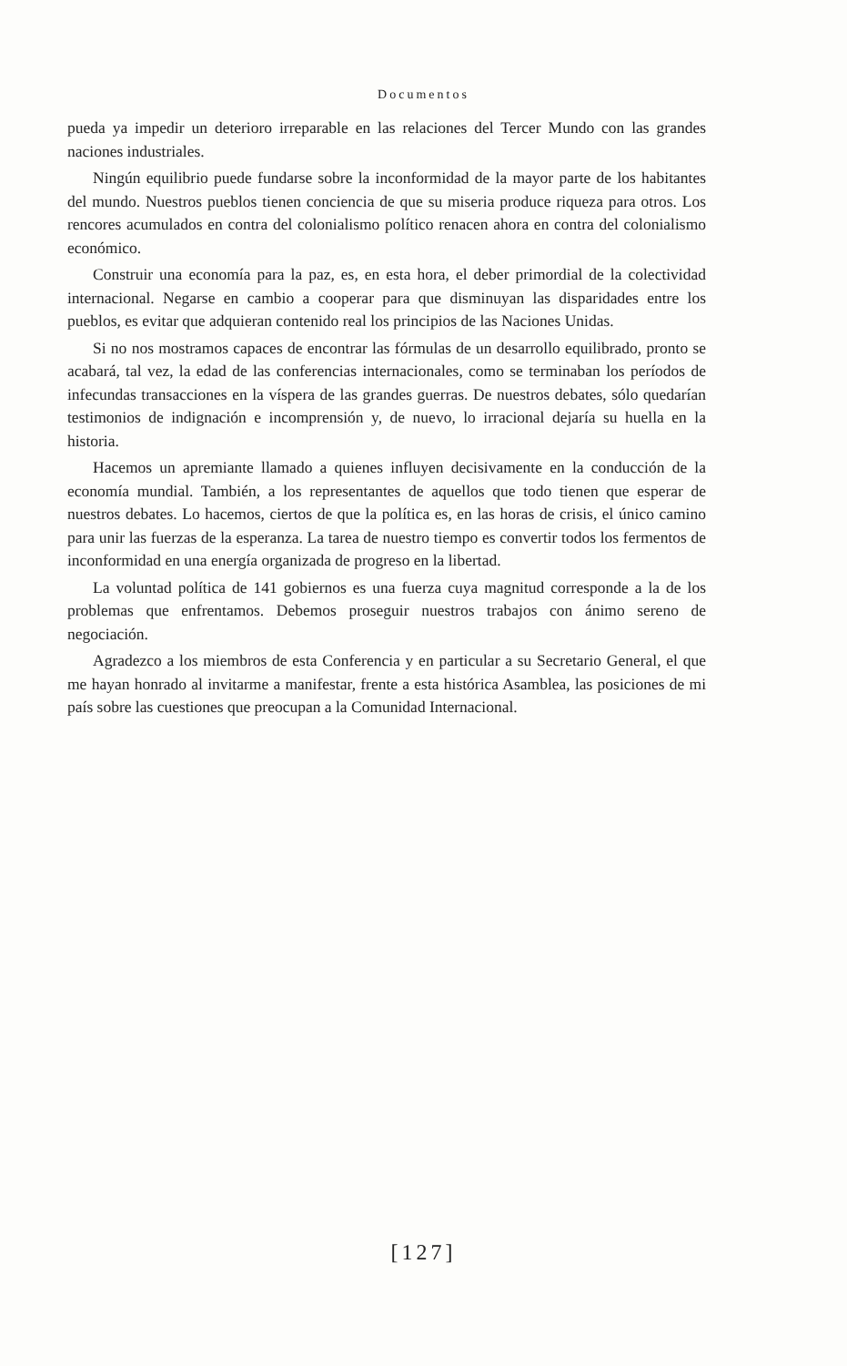Documentos
pueda ya impedir un deterioro irreparable en las relaciones del Tercer Mundo con las grandes naciones industriales.
Ningún equilibrio puede fundarse sobre la inconformidad de la mayor parte de los habitantes del mundo. Nuestros pueblos tienen conciencia de que su miseria produce riqueza para otros. Los rencores acumulados en contra del colonialismo político renacen ahora en contra del colonialismo económico.
Construir una economía para la paz, es, en esta hora, el deber primordial de la colectividad internacional. Negarse en cambio a cooperar para que disminuyan las disparidades entre los pueblos, es evitar que adquieran contenido real los principios de las Naciones Unidas.
Si no nos mostramos capaces de encontrar las fórmulas de un desarrollo equilibrado, pronto se acabará, tal vez, la edad de las conferencias internacionales, como se terminaban los períodos de infecundas transacciones en la víspera de las grandes guerras. De nuestros debates, sólo quedarían testimonios de indignación e incomprensión y, de nuevo, lo irracional dejaría su huella en la historia.
Hacemos un apremiante llamado a quienes influyen decisivamente en la conducción de la economía mundial. También, a los representantes de aquellos que todo tienen que esperar de nuestros debates. Lo hacemos, ciertos de que la política es, en las horas de crisis, el único camino para unir las fuerzas de la esperanza. La tarea de nuestro tiempo es convertir todos los fermentos de inconformidad en una energía organizada de progreso en la libertad.
La voluntad política de 141 gobiernos es una fuerza cuya magnitud corresponde a la de los problemas que enfrentamos. Debemos proseguir nuestros trabajos con ánimo sereno de negociación.
Agradezco a los miembros de esta Conferencia y en particular a su Secretario General, el que me hayan honrado al invitarme a manifestar, frente a esta histórica Asamblea, las posiciones de mi país sobre las cuestiones que preocupan a la Comunidad Internacional.
[127]